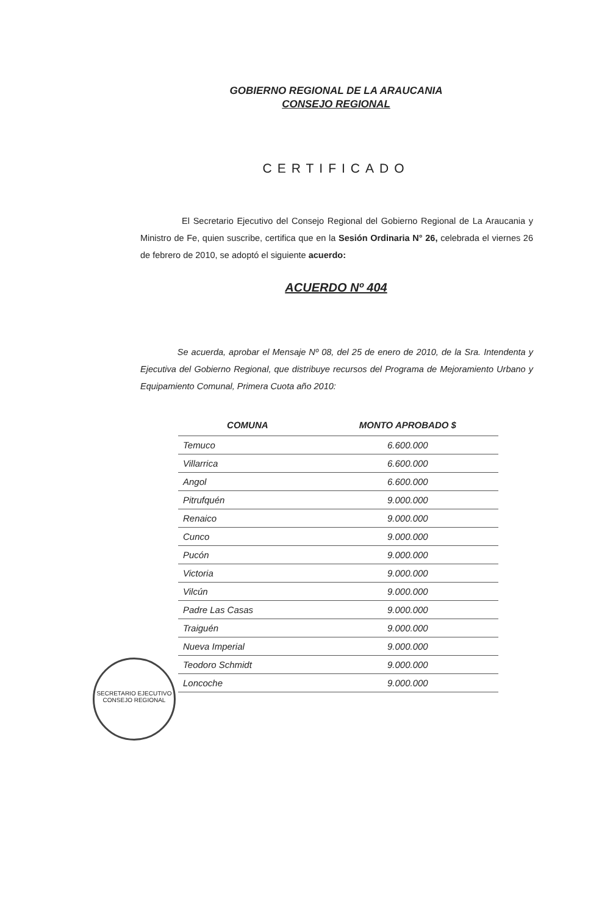GOBIERNO REGIONAL DE LA ARAUCANIA
CONSEJO REGIONAL
CERTIFICADO
El Secretario Ejecutivo del Consejo Regional del Gobierno Regional de La Araucania y Ministro de Fe, quien suscribe, certifica que en la Sesión Ordinaria N° 26, celebrada el viernes 26 de febrero de 2010, se adoptó el siguiente acuerdo:
ACUERDO Nº 404
Se acuerda, aprobar el Mensaje Nº 08, del 25 de enero de 2010, de la Sra. Intendenta y Ejecutiva del Gobierno Regional, que distribuye recursos del Programa de Mejoramiento Urbano y Equipamiento Comunal, Primera Cuota año 2010:
| COMUNA | MONTO APROBADO $ |
| --- | --- |
| Temuco | 6.600.000 |
| Villarrica | 6.600.000 |
| Angol | 6.600.000 |
| Pitrufquén | 9.000.000 |
| Renaico | 9.000.000 |
| Cunco | 9.000.000 |
| Pucón | 9.000.000 |
| Victoria | 9.000.000 |
| Vilcún | 9.000.000 |
| Padre Las Casas | 9.000.000 |
| Traiguén | 9.000.000 |
| Nueva Imperial | 9.000.000 |
| Teodoro Schmidt | 9.000.000 |
| Loncoche | 9.000.000 |
SECRETARIO EJECUTIVO
CONSEJO REGIONAL